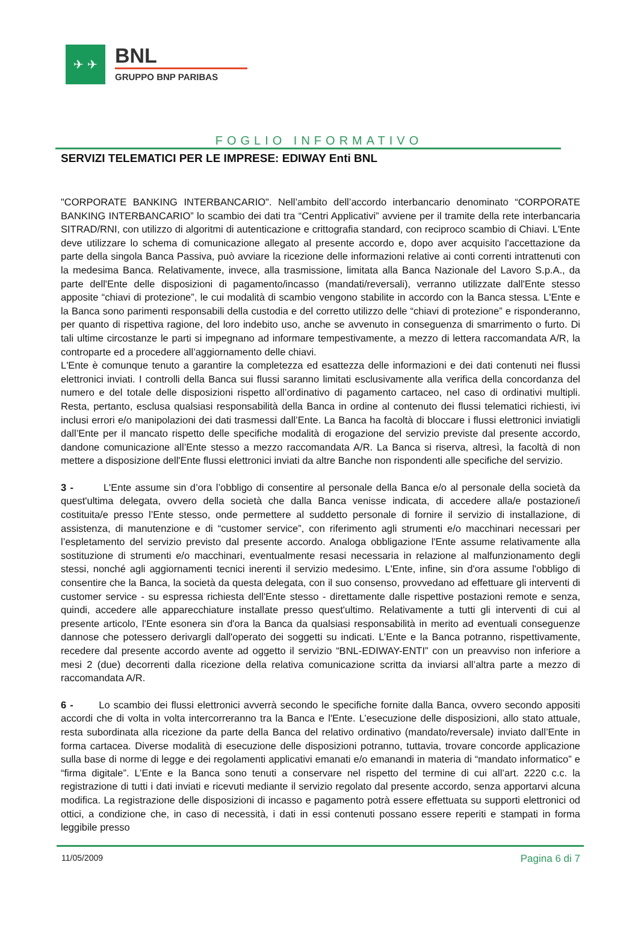✈ ✈
BNL
GRUPPO BNP PARIBAS
FOGLIO INFORMATIVO
SERVIZI TELEMATICI PER LE IMPRESE: EDIWAY Enti BNL
"CORPORATE BANKING INTERBANCARIO". Nell’ambito dell’accordo interbancario denominato “CORPORATE BANKING INTERBANCARIO” lo scambio dei dati tra “Centri Applicativi” avviene per il tramite della rete interbancaria SITRAD/RNI, con utilizzo di algoritmi di autenticazione e crittografia standard, con reciproco scambio di Chiavi. L'Ente deve utilizzare lo schema di comunicazione allegato al presente accordo e, dopo aver acquisito l'accettazione da parte della singola Banca Passiva, può avviare la ricezione delle informazioni relative ai conti correnti intrattenuti con la medesima Banca. Relativamente, invece, alla trasmissione, limitata alla Banca Nazionale del Lavoro S.p.A., da parte dell'Ente delle disposizioni di pagamento/incasso (mandati/reversali), verranno utilizzate dall'Ente stesso apposite “chiavi di protezione”, le cui modalità di scambio vengono stabilite in accordo con la Banca stessa. L'Ente e la Banca sono parimenti responsabili della custodia e del corretto utilizzo delle “chiavi di protezione” e risponderanno, per quanto di rispettiva ragione, del loro indebito uso, anche se avvenuto in conseguenza di smarrimento o furto. Di tali ultime circostanze le parti si impegnano ad informare tempestivamente, a mezzo di lettera raccomandata A/R, la controparte ed a procedere all’aggiornamento delle chiavi.
L'Ente è comunque tenuto a garantire la completezza ed esattezza delle informazioni e dei dati contenuti nei flussi elettronici inviati. I controlli della Banca sui flussi saranno limitati esclusivamente alla verifica della concordanza del numero e del totale delle disposizioni rispetto all’ordinativo di pagamento cartaceo, nel caso di ordinativi multipli. Resta, pertanto, esclusa qualsiasi responsabilità della Banca in ordine al contenuto dei flussi telematici richiesti, ivi inclusi errori e/o manipolazioni dei dati trasmessi dall’Ente. La Banca ha facoltà di bloccare i flussi elettronici inviatigli dall’Ente per il mancato rispetto delle specifiche modalità di erogazione del servizio previste dal presente accordo, dandone comunicazione all’Ente stesso a mezzo raccomandata A/R. La Banca si riserva, altresì, la facoltà di non mettere a disposizione dell'Ente flussi elettronici inviati da altre Banche non rispondenti alle specifiche del servizio.
3 - L'Ente assume sin d’ora l’obbligo di consentire al personale della Banca e/o al personale della società da quest'ultima delegata, ovvero della società che dalla Banca venisse indicata, di accedere alla/e postazione/i costituita/e presso l’Ente stesso, onde permettere al suddetto personale di fornire il servizio di installazione, di assistenza, di manutenzione e di “customer service”, con riferimento agli strumenti e/o macchinari necessari per l’espletamento del servizio previsto dal presente accordo. Analoga obbligazione l'Ente assume relativamente alla sostituzione di strumenti e/o macchinari, eventualmente resasi necessaria in relazione al malfunzionamento degli stessi, nonché agli aggiornamenti tecnici inerenti il servizio medesimo. L'Ente, infine, sin d'ora assume l'obbligo di consentire che la Banca, la società da questa delegata, con il suo consenso, provvedano ad effettuare gli interventi di customer service - su espressa richiesta dell'Ente stesso - direttamente dalle rispettive postazioni remote e senza, quindi, accedere alle apparecchiature installate presso quest'ultimo. Relativamente a tutti gli interventi di cui al presente articolo, l'Ente esonera sin d'ora la Banca da qualsiasi responsabilità in merito ad eventuali conseguenze dannose che potessero derivargli dall'operato dei soggetti su indicati. L’Ente e la Banca potranno, rispettivamente, recedere dal presente accordo avente ad oggetto il servizio “BNL-EDIWAY-ENTI” con un preavviso non inferiore a mesi 2 (due) decorrenti dalla ricezione della relativa comunicazione scritta da inviarsi all’altra parte a mezzo di raccomandata A/R.
6 - Lo scambio dei flussi elettronici avverrà secondo le specifiche fornite dalla Banca, ovvero secondo appositi accordi che di volta in volta intercorreranno tra la Banca e l'Ente. L’esecuzione delle disposizioni, allo stato attuale, resta subordinata alla ricezione da parte della Banca del relativo ordinativo (mandato/reversale) inviato dall’Ente in forma cartacea. Diverse modalità di esecuzione delle disposizioni potranno, tuttavia, trovare concorde applicazione sulla base di norme di legge e dei regolamenti applicativi emanati e/o emanandi in materia di “mandato informatico” e “firma digitale”. L’Ente e la Banca sono tenuti a conservare nel rispetto del termine di cui all’art. 2220 c.c. la registrazione di tutti i dati inviati e ricevuti mediante il servizio regolato dal presente accordo, senza apportarvi alcuna modifica. La registrazione delle disposizioni di incasso e pagamento potrà essere effettuata su supporti elettronici od ottici, a condizione che, in caso di necessità, i dati in essi contenuti possano essere reperiti e stampati in forma leggibile presso
11/05/2009 Pagina 6 di 7